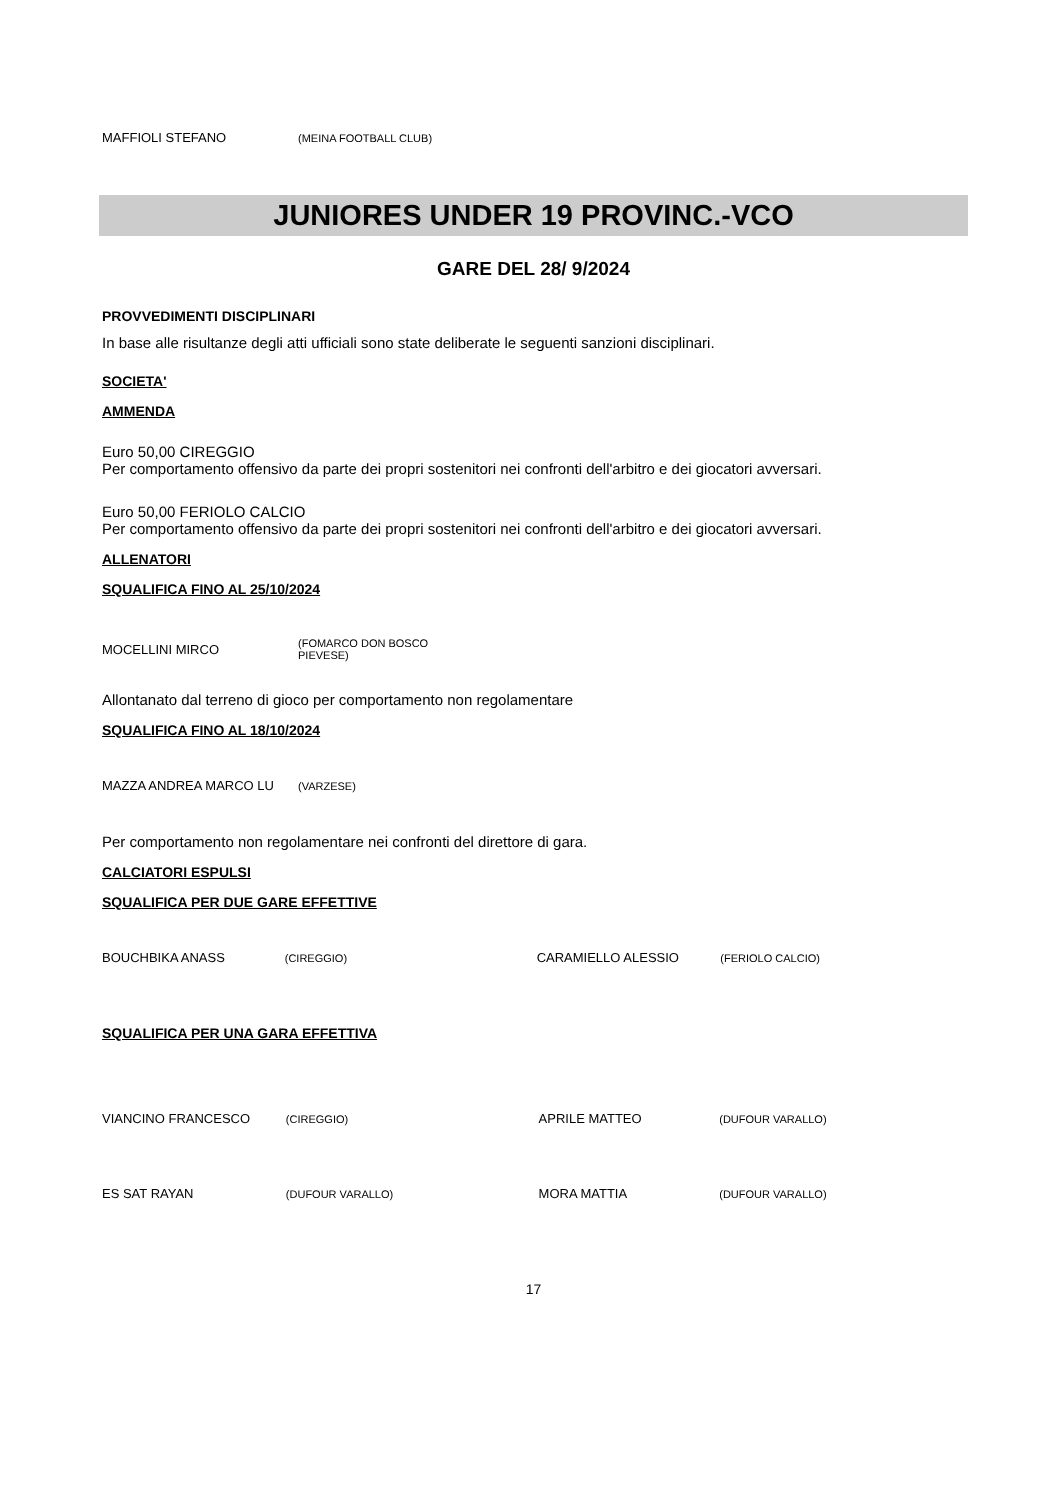| MAFFIOLI STEFANO | (MEINA FOOTBALL CLUB) |
JUNIORES UNDER 19 PROVINC.-VCO
GARE DEL 28/ 9/2024
PROVVEDIMENTI DISCIPLINARI
In base alle risultanze degli atti ufficiali sono state deliberate le seguenti sanzioni disciplinari.
SOCIETA'
AMMENDA
Euro 50,00 CIREGGIO
Per comportamento offensivo da parte dei propri sostenitori nei confronti dell'arbitro e dei giocatori avversari.
Euro 50,00 FERIOLO CALCIO
Per comportamento offensivo da parte dei propri sostenitori nei confronti dell'arbitro e dei giocatori avversari.
ALLENATORI
SQUALIFICA FINO AL 25/10/2024
| MOCELLINI MIRCO | (FOMARCO DON BOSCO PIEVESE) |
Allontanato dal terreno di gioco per comportamento non regolamentare
SQUALIFICA FINO AL 18/10/2024
| MAZZA ANDREA MARCO LU | (VARZESE) |
Per comportamento non regolamentare nei confronti del direttore di gara.
CALCIATORI ESPULSI
SQUALIFICA PER DUE GARE EFFETTIVE
| BOUCHBIKA ANASS | (CIREGGIO) | CARAMIELLO ALESSIO | (FERIOLO CALCIO) |
SQUALIFICA PER UNA GARA EFFETTIVA
| VIANCINO FRANCESCO | (CIREGGIO) | APRILE MATTEO | (DUFOUR VARALLO) |
| ES SAT RAYAN | (DUFOUR VARALLO) | MORA MATTIA | (DUFOUR VARALLO) |
17